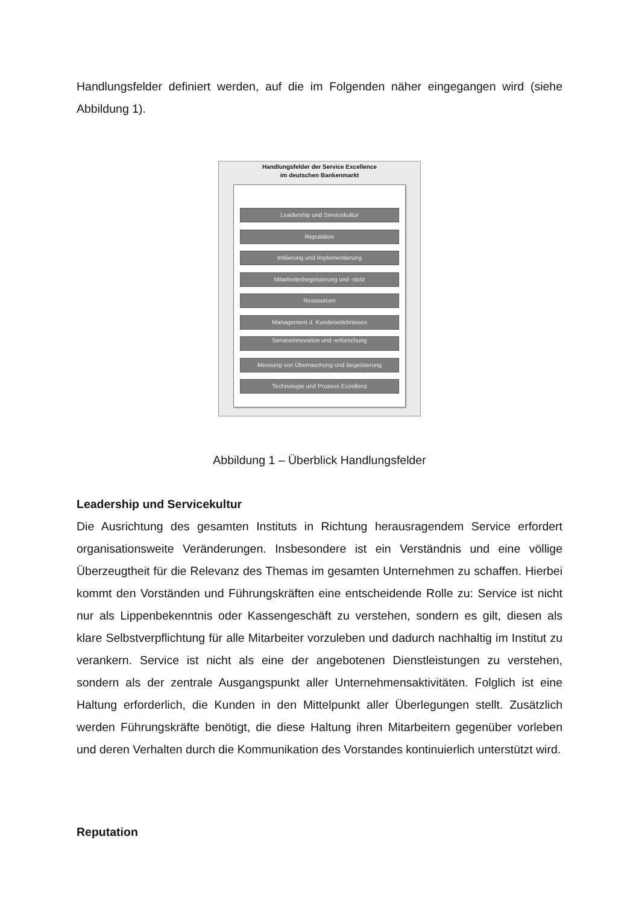Handlungsfelder definiert werden, auf die im Folgenden näher eingegangen wird (siehe Abbildung 1).
Handlungsfelder der Service Excellence
im deutschen Bankenmarkt
Leadership und Servicekultur
Reputation
Initiierung und Implementierung
Mitarbeiterbegeisterung und -stolz
Ressourcen
Management d. Kundenerlebnisses
Serviceinnovation und -erforschung
Messung von Überraschung und Begeisterung
Technologie und Prozess Exzellenz
Abbildung 1 – Überblick Handlungsfelder
Leadership und Servicekultur
Die Ausrichtung des gesamten Instituts in Richtung herausragendem Service erfordert organisationsweite Veränderungen. Insbesondere ist ein Verständnis und eine völlige Überzeugtheit für die Relevanz des Themas im gesamten Unternehmen zu schaffen. Hierbei kommt den Vorständen und Führungskräften eine entscheidende Rolle zu: Service ist nicht nur als Lippenbekenntnis oder Kassengeschäft zu verstehen, sondern es gilt, diesen als klare Selbstverpflichtung für alle Mitarbeiter vorzuleben und dadurch nachhaltig im Institut zu verankern. Service ist nicht als eine der angebotenen Dienstleistungen zu verstehen, sondern als der zentrale Ausgangspunkt aller Unternehmensaktivitäten. Folglich ist eine Haltung erforderlich, die Kunden in den Mittelpunkt aller Überlegungen stellt. Zusätzlich werden Führungskräfte benötigt, die diese Haltung ihren Mitarbeitern gegenüber vorleben und deren Verhalten durch die Kommunikation des Vorstandes kontinuierlich unterstützt wird.
Reputation